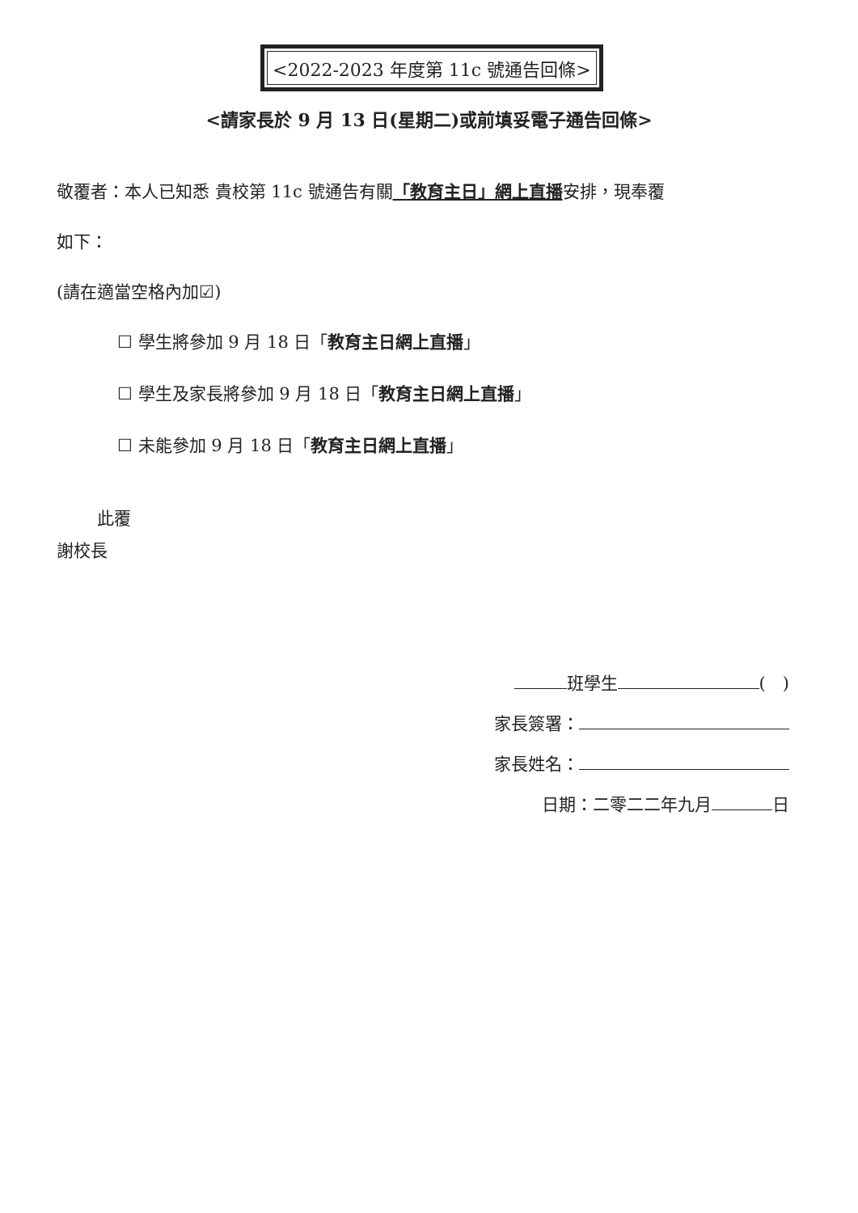<2022-2023 年度第 11c 號通告回條>
<請家長於 9 月 13 日(星期二)或前填妥電子通告回條>
敬覆者：本人已知悉 貴校第 11c 號通告有關「教育主日」網上直播安排，現奉覆
如下：
(請在適當空格內加☑)
☐ 學生將參加 9 月 18 日「教育主日網上直播」
☐ 學生及家長將參加 9 月 18 日「教育主日網上直播」
☐ 未能參加 9 月 18 日「教育主日網上直播」
此覆
謝校長
班學生 (　)
家長簽署：
家長姓名：
日期：二零二二年九月 日